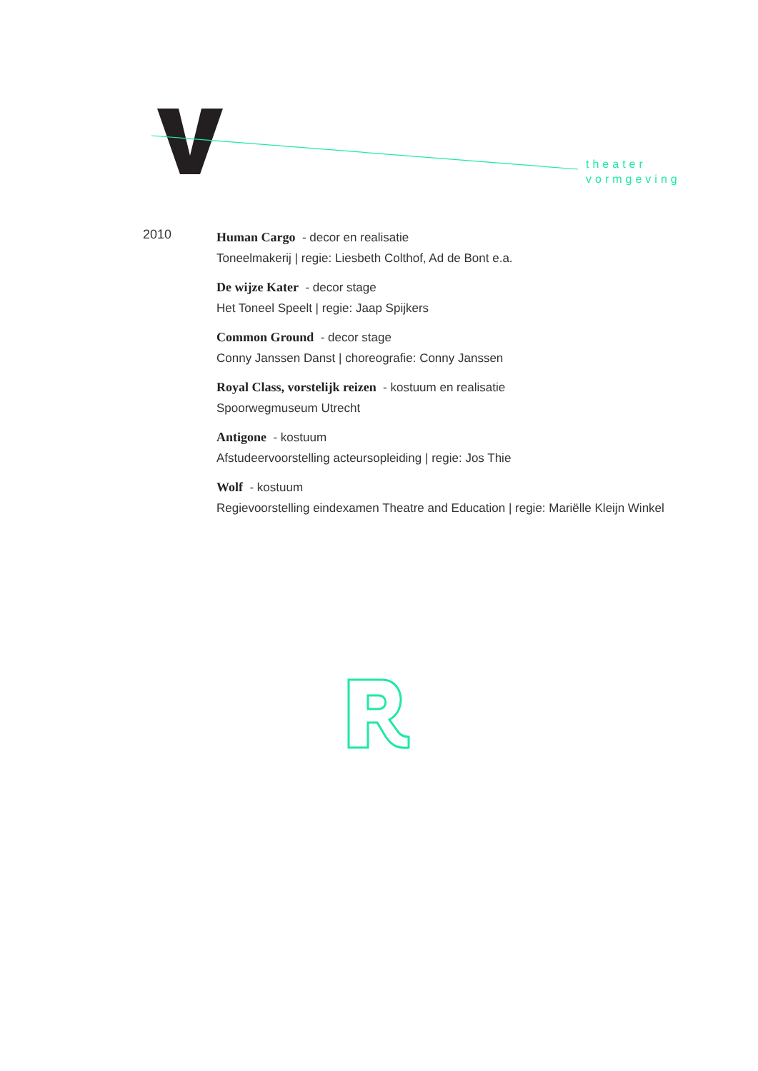theater
vormgeving
2010
Human Cargo - decor en realisatie
Toneelmakerij | regie: Liesbeth Colthof, Ad de Bont e.a.
De wijze Kater - decor stage
Het Toneel Speelt | regie: Jaap Spijkers
Common Ground - decor stage
Conny Janssen Danst | choreografie: Conny Janssen
Royal Class, vorstelijk reizen - kostuum en realisatie
Spoorwegmuseum Utrecht
Antigone - kostuum
Afstudeervoorstelling acteursopleiding | regie: Jos Thie
Wolf - kostuum
Regievoorstelling eindexamen Theatre and Education | regie: Mariëlle Kleijn Winkel